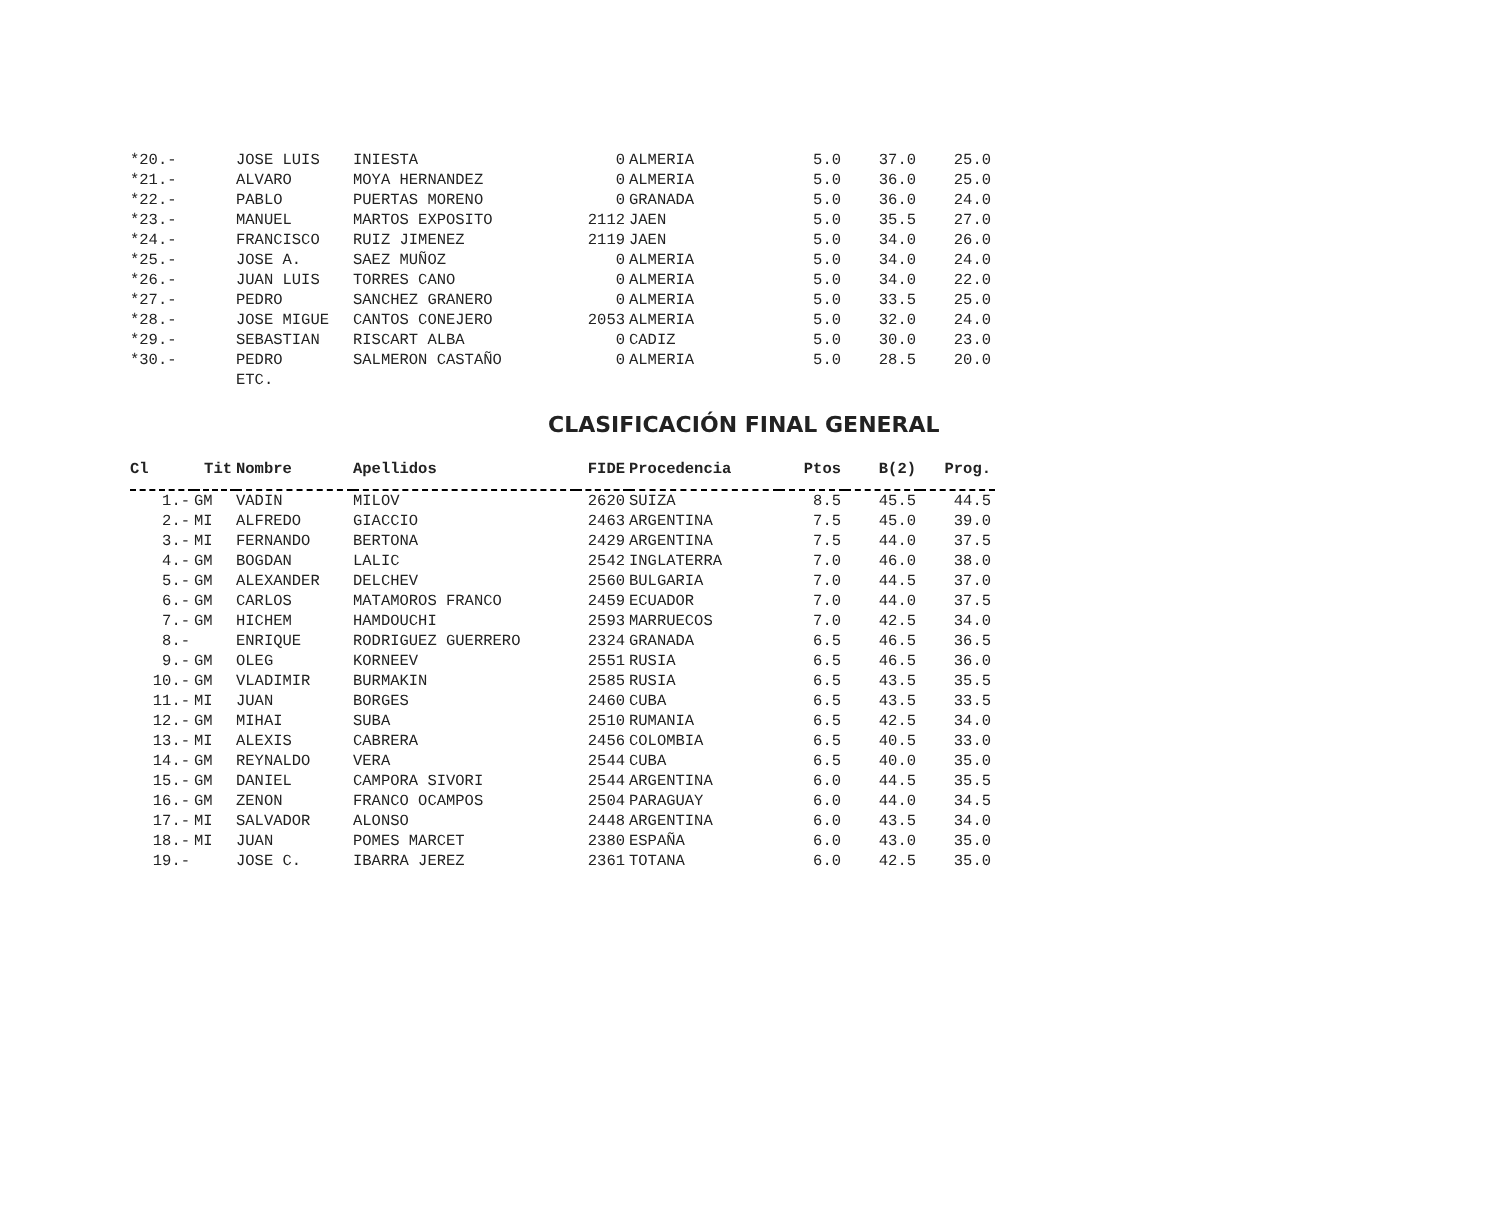| *20.- | | JOSE LUIS | INIESTA | 0 | ALMERIA | 5.0 | 37.0 | 25.0 |
| *21.- | | ALVARO | MOYA HERNANDEZ | 0 | ALMERIA | 5.0 | 36.0 | 25.0 |
| *22.- | | PABLO | PUERTAS MORENO | 0 | GRANADA | 5.0 | 36.0 | 24.0 |
| *23.- | | MANUEL | MARTOS EXPOSITO | 2112 | JAEN | 5.0 | 35.5 | 27.0 |
| *24.- | | FRANCISCO | RUIZ JIMENEZ | 2119 | JAEN | 5.0 | 34.0 | 26.0 |
| *25.- | | JOSE A. | SAEZ MUÑOZ | 0 | ALMERIA | 5.0 | 34.0 | 24.0 |
| *26.- | | JUAN LUIS | TORRES CANO | 0 | ALMERIA | 5.0 | 34.0 | 22.0 |
| *27.- | | PEDRO | SANCHEZ GRANERO | 0 | ALMERIA | 5.0 | 33.5 | 25.0 |
| *28.- | | JOSE MIGUE | CANTOS CONEJERO | 2053 | ALMERIA | 5.0 | 32.0 | 24.0 |
| *29.- | | SEBASTIAN | RISCART ALBA | 0 | CADIZ | 5.0 | 30.0 | 23.0 |
| *30.- | | PEDRO | SALMERON CASTAÑO | 0 | ALMERIA | 5.0 | 28.5 | 20.0 |
| | | ETC. | | | | | | |
CLASIFICACIÓN FINAL GENERAL
| Cl | Tit | Nombre | Apellidos | FIDE | Procedencia | Ptos | B(2) | Prog. |
| --- | --- | --- | --- | --- | --- | --- | --- | --- |
| 1.- | GM | VADIN | MILOV | 2620 | SUIZA | 8.5 | 45.5 | 44.5 |
| 2.- | MI | ALFREDO | GIACCIO | 2463 | ARGENTINA | 7.5 | 45.0 | 39.0 |
| 3.- | MI | FERNANDO | BERTONA | 2429 | ARGENTINA | 7.5 | 44.0 | 37.5 |
| 4.- | GM | BOGDAN | LALIC | 2542 | INGLATERRA | 7.0 | 46.0 | 38.0 |
| 5.- | GM | ALEXANDER | DELCHEV | 2560 | BULGARIA | 7.0 | 44.5 | 37.0 |
| 6.- | GM | CARLOS | MATAMOROS FRANCO | 2459 | ECUADOR | 7.0 | 44.0 | 37.5 |
| 7.- | GM | HICHEM | HAMDOUCHI | 2593 | MARRUECOS | 7.0 | 42.5 | 34.0 |
| 8.- | | ENRIQUE | RODRIGUEZ GUERRERO | 2324 | GRANADA | 6.5 | 46.5 | 36.5 |
| 9.- | GM | OLEG | KORNEEV | 2551 | RUSIA | 6.5 | 46.5 | 36.0 |
| 10.- | GM | VLADIMIR | BURMAKIN | 2585 | RUSIA | 6.5 | 43.5 | 35.5 |
| 11.- | MI | JUAN | BORGES | 2460 | CUBA | 6.5 | 43.5 | 33.5 |
| 12.- | GM | MIHAI | SUBA | 2510 | RUMANIA | 6.5 | 42.5 | 34.0 |
| 13.- | MI | ALEXIS | CABRERA | 2456 | COLOMBIA | 6.5 | 40.5 | 33.0 |
| 14.- | GM | REYNALDO | VERA | 2544 | CUBA | 6.5 | 40.0 | 35.0 |
| 15.- | GM | DANIEL | CAMPORA SIVORI | 2544 | ARGENTINA | 6.0 | 44.5 | 35.5 |
| 16.- | GM | ZENON | FRANCO OCAMPOS | 2504 | PARAGUAY | 6.0 | 44.0 | 34.5 |
| 17.- | MI | SALVADOR | ALONSO | 2448 | ARGENTINA | 6.0 | 43.5 | 34.0 |
| 18.- | MI | JUAN | POMES MARCET | 2380 | ESPAÑA | 6.0 | 43.0 | 35.0 |
| 19.- | | JOSE C. | IBARRA JEREZ | 2361 | TOTANA | 6.0 | 42.5 | 35.0 |